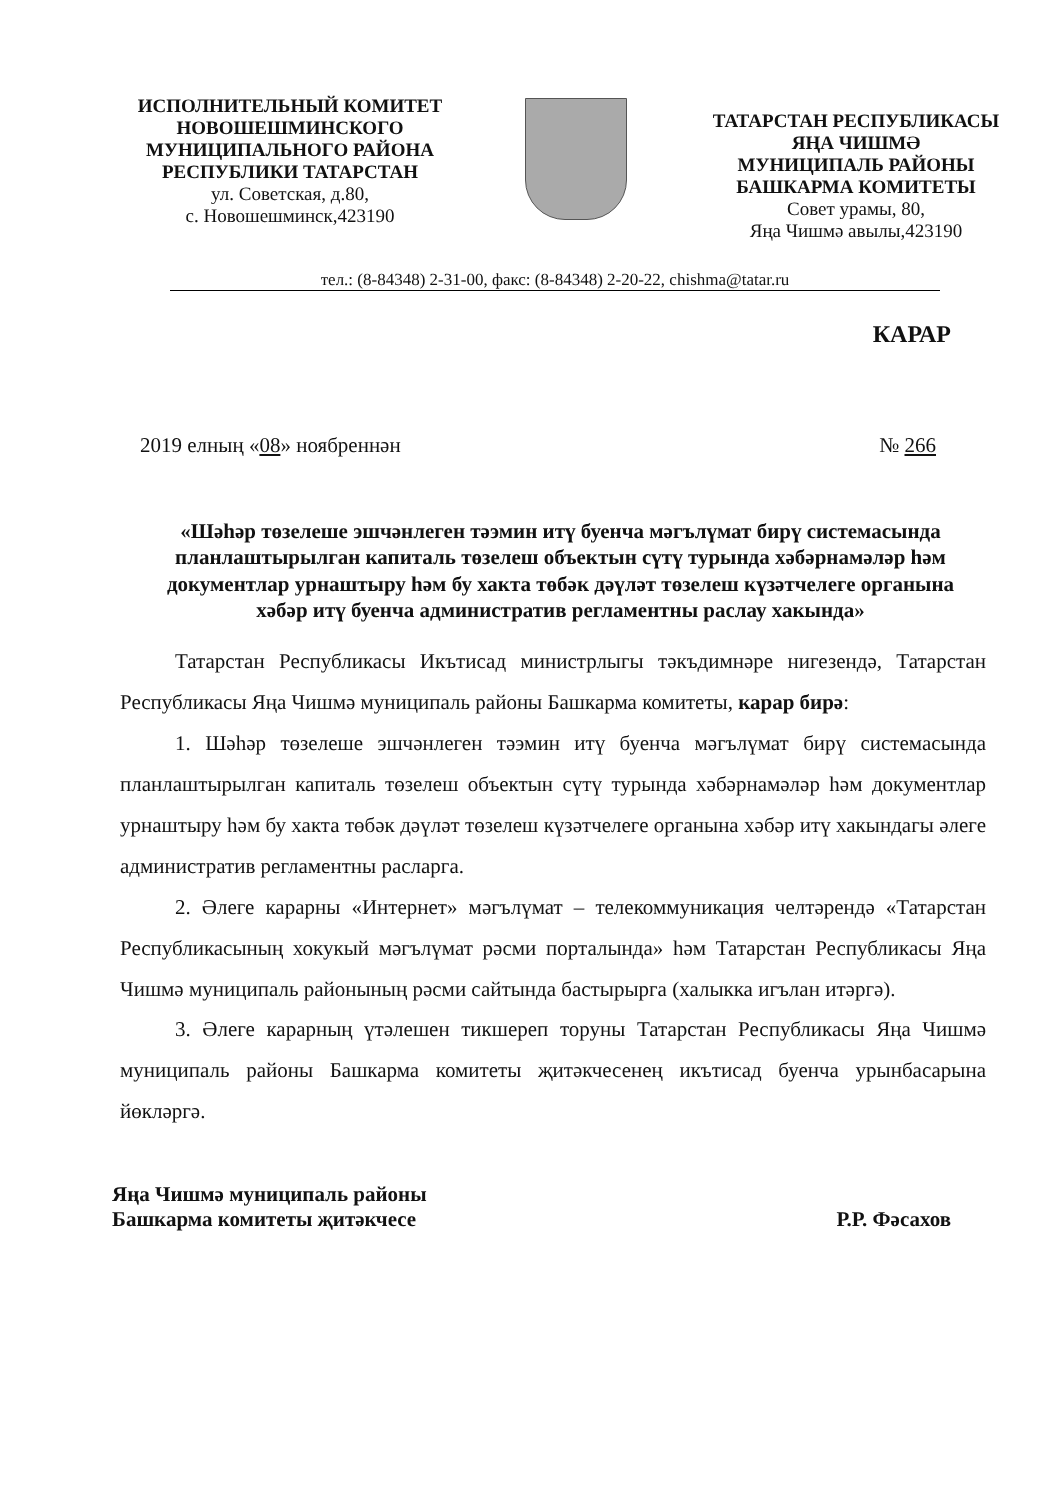ИСПОЛНИТЕЛЬНЫЙ КОМИТЕТ
НОВОШЕШМИНСКОГО
МУНИЦИПАЛЬНОГО РАЙОНА
РЕСПУБЛИКИ ТАТАРСТАН
ул. Советская, д.80,
с. Новошешминск,423190
ТАТАРСТАН РЕСПУБЛИКАСЫ
ЯҢА ЧИШМӘ
МУНИЦИПАЛЬ РАЙОНЫ
БАШКАРМА КОМИТЕТЫ
Совет урамы, 80,
Яңа Чишмә авылы,423190
тел.: (8-84348) 2-31-00, факс: (8-84348) 2-20-22, chishma@tatar.ru
КАРАР
2019 елның «08» ноябреннән № 266
«Шәһәр төзелеше эшчәнлеген тәэмин итү буенча мәгълүмат бирү системасында планлаштырылган капиталь төзелеш объектын сүтү турында хәбәрнамәләр һәм документлар урнаштыру һәм бу хакта төбәк дәүләт төзелеш күзәтчелеге органына хәбәр итү буенча административ регламентны раслау хакында»
Татарстан Республикасы Икътисад министрлыгы тәкъдимнәре нигезендә, Татарстан Республикасы Яңа Чишмә муниципаль районы Башкарма комитеты, карар бирә:
1. Шәһәр төзелеше эшчәнлеген тәэмин итү буенча мәгълүмат бирү системасында планлаштырылган капиталь төзелеш объектын сүтү турында хәбәрнамәләр һәм документлар урнаштыру һәм бу хакта төбәк дәүләт төзелеш күзәтчелеге органына хәбәр итү хакындагы әлеге административ регламентны расларга.
2. Әлеге карарны «Интернет» мәгълүмат – телекоммуникация челтәрендә «Татарстан Республикасының хокукый мәгълүмат рәсми порталында» һәм Татарстан Республикасы Яңа Чишмә муниципаль районының рәсми сайтында бастырырга (халыкка игълан итәргә).
3. Әлеге карарның үтәлешен тикшереп торуны Татарстан Республикасы Яңа Чишмә муниципаль районы Башкарма комитеты җитәкчесенең икътисад буенча урынбасарына йөкләргә.
Яңа Чишмә муниципаль районы
Башкарма комитеты җитәкчесе Р.Р. Фәсахов